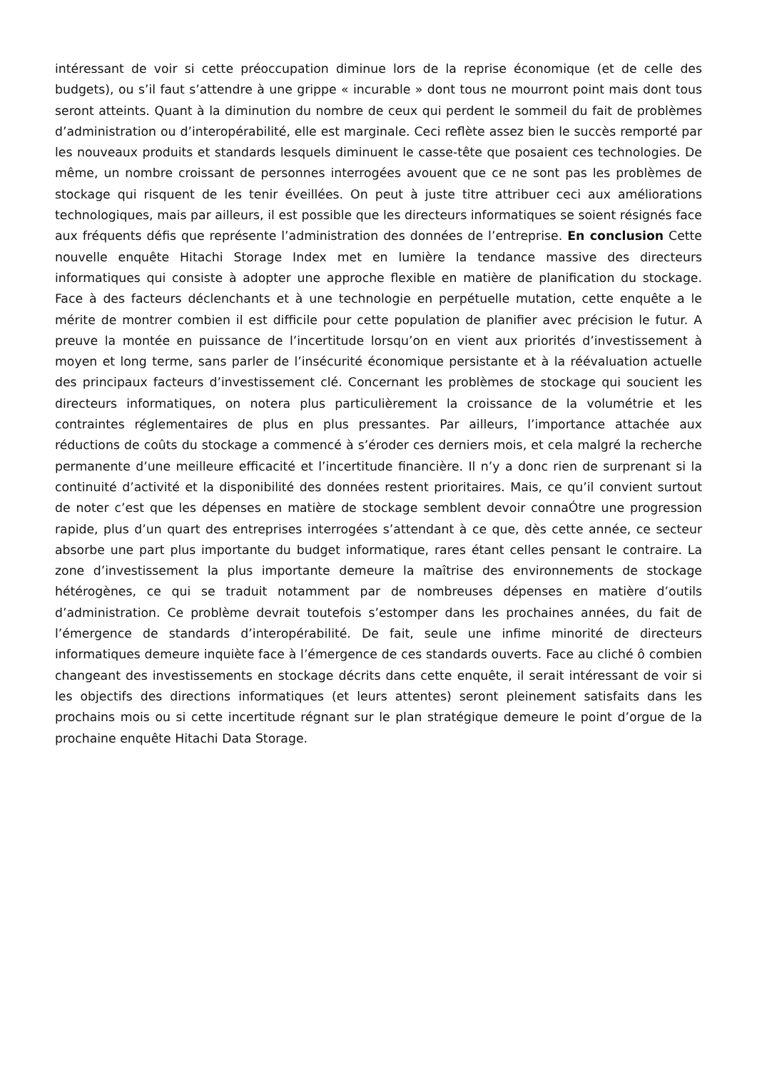intéressant de voir si cette préoccupation diminue lors de la reprise économique (et de celle des budgets), ou s’il faut s’attendre à une grippe « incurable » dont tous ne mourront point mais dont tous seront atteints. Quant à la diminution du nombre de ceux qui perdent le sommeil du fait de problèmes d’administration ou d’interopérabilité, elle est marginale. Ceci reflète assez bien le succès remporté par les nouveaux produits et standards lesquels diminuent le casse-tête que posaient ces technologies. De même, un nombre croissant de personnes interrogées avouent que ce ne sont pas les problèmes de stockage qui risquent de les tenir éveillées. On peut à juste titre attribuer ceci aux améliorations technologiques, mais par ailleurs, il est possible que les directeurs informatiques se soient résignés face aux fréquents défis que représente l’administration des données de l’entreprise. En conclusion Cette nouvelle enquête Hitachi Storage Index met en lumière la tendance massive des directeurs informatiques qui consiste à adopter une approche flexible en matière de planification du stockage. Face à des facteurs déclenchants et à une technologie en perpétuelle mutation, cette enquête a le mérite de montrer combien il est difficile pour cette population de planifier avec précision le futur. A preuve la montée en puissance de l’incertitude lorsqu’on en vient aux priorités d’investissement à moyen et long terme, sans parler de l’insécurité économique persistante et à la réévaluation actuelle des principaux facteurs d’investissement clé. Concernant les problèmes de stockage qui soucient les directeurs informatiques, on notera plus particulièrement la croissance de la volumétrie et les contraintes réglementaires de plus en plus pressantes. Par ailleurs, l’importance attachée aux réductions de coûts du stockage a commencé à s’éroder ces derniers mois, et cela malgré la recherche permanente d’une meilleure efficacité et l’incertitude financière. Il n’y a donc rien de surprenant si la continuité d’activité et la disponibilité des données restent prioritaires. Mais, ce qu’il convient surtout de noter c’est que les dépenses en matière de stockage semblent devoir connaÓtre une progression rapide, plus d’un quart des entreprises interrogées s’attendant à ce que, dès cette année, ce secteur absorbe une part plus importante du budget informatique, rares étant celles pensant le contraire. La zone d’investissement la plus importante demeure la maîtrise des environnements de stockage hétérogènes, ce qui se traduit notamment par de nombreuses dépenses en matière d’outils d’administration. Ce problème devrait toutefois s’estomper dans les prochaines années, du fait de l’émergence de standards d’interopérabilité. De fait, seule une infime minorité de directeurs informatiques demeure inquiète face à l’émergence de ces standards ouverts. Face au cliché ô combien changeant des investissements en stockage décrits dans cette enquête, il serait intéressant de voir si les objectifs des directions informatiques (et leurs attentes) seront pleinement satisfaits dans les prochains mois ou si cette incertitude régnant sur le plan stratégique demeure le point d’orgue de la prochaine enquête Hitachi Data Storage.